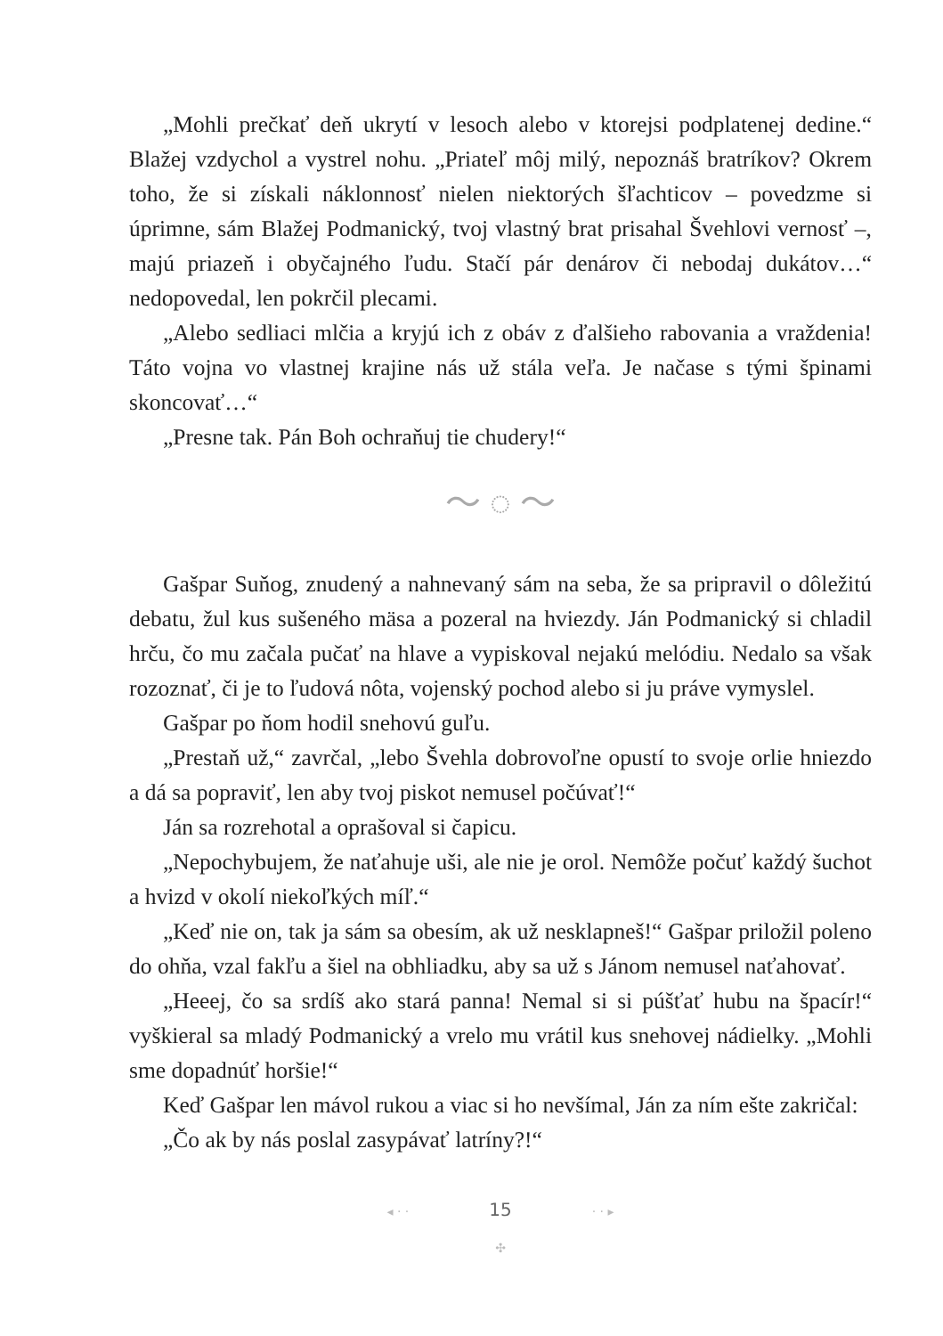„Mohli prečkať deň ukrytí v lesoch alebo v ktorejsi podplatenej dedine.“ Blažej vzdychol a vystrel nohu. „Priateľ môj milý, nepoznáš bratríkov? Okrem toho, že si získali náklonnosť nielen niektorých šľachticov – povedzme si úprimne, sám Blažej Podmanický, tvoj vlastný brat prisahal Švehlovi vernosť –, majú priazeň i obyčajného ľudu. Stačí pár denárov či nebodaj dukátov…“ nedopovedal, len pokrčil plecami.
„Alebo sedliaci mlčia a kryjú ich z obáv z ďalšieho rabovania a vraždenia! Táto vojna vo vlastnej krajine nás už stála veľa. Je načase s tými špinami skoncovať…“
„Presne tak. Pán Boh ochraňuj tie chudery!“
～ ◌ ～
Gašpar Suňog, znudený a nahnevaný sám na seba, že sa pripravil o dôležitú debatu, žul kus sušeného mäsa a pozeral na hviezdy. Ján Podmanický si chladil hrču, čo mu začala pučať na hlave a vypiskoval nejakú melódiu. Nedalo sa však rozoznať, či je to ľudová nôta, vojenský pochod alebo si ju práve vymyslel.
Gašpar po ňom hodil snehovú guľu.
„Prestaň už,“ zavrčal, „lebo Švehla dobrovoľne opustí to svoje orlie hniezdo a dá sa popraviť, len aby tvoj piskot nemusel počúvať!“
Ján sa rozrehotal a oprašoval si čapicu.
„Nepochybujem, že naťahuje uši, ale nie je orol. Nemôže počuť každý šuchot a hvizd v okolí niekoľkých míľ.“
„Keď nie on, tak ja sám sa obesím, ak už nesklapneš!“ Gašpar priložil poleno do ohňa, vzal fakľu a šiel na obhliadku, aby sa už s Jánom nemusel naťahovať.
„Heeej, čo sa srdíš ako stará panna! Nemal si si púšťať hubu na špacír!“ vyškieral sa mladý Podmanický a vrelo mu vrátil kus snehovej nádielky. „Mohli sme dopadnúť horšie!“
Keď Gašpar len mávol rukou a viac si ho nevšímal, Ján za ním ešte zakričal:
„Čo ak by nás poslal zasypávať latríny?!“
◂ · · 15 · · ▸
✣